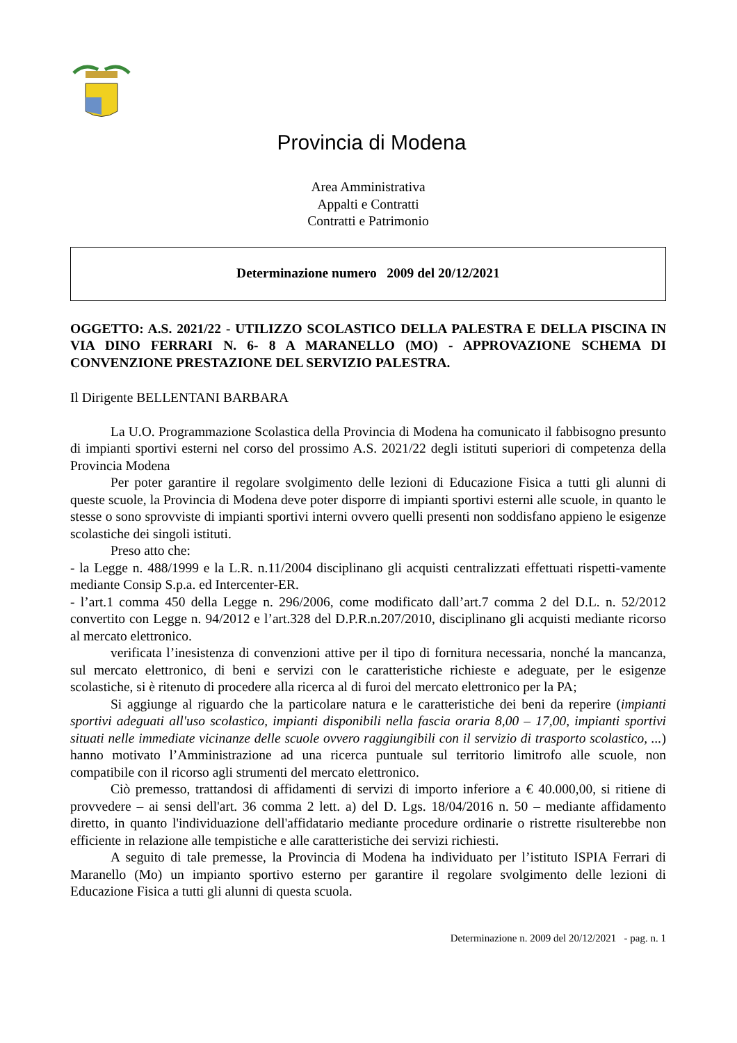Provincia di Modena
Area Amministrativa
Appalti e Contratti
Contratti e Patrimonio
Determinazione numero 2009 del 20/12/2021
OGGETTO: A.S. 2021/22 - UTILIZZO SCOLASTICO DELLA PALESTRA E DELLA PISCINA IN VIA DINO FERRARI N. 6- 8 A MARANELLO (MO) - APPROVAZIONE SCHEMA DI CONVENZIONE PRESTAZIONE DEL SERVIZIO PALESTRA.
Il Dirigente BELLENTANI BARBARA
La U.O. Programmazione Scolastica della Provincia di Modena ha comunicato il fabbisogno presunto di impianti sportivi esterni nel corso del prossimo A.S. 2021/22 degli istituti superiori di competenza della Provincia Modena
Per poter garantire il regolare svolgimento delle lezioni di Educazione Fisica a tutti gli alunni di queste scuole, la Provincia di Modena deve poter disporre di impianti sportivi esterni alle scuole, in quanto le stesse o sono sprovviste di impianti sportivi interni ovvero quelli presenti non soddisfano appieno le esigenze scolastiche dei singoli istituti.
Preso atto che:
- la Legge n. 488/1999 e la L.R. n.11/2004 disciplinano gli acquisti centralizzati effettuati rispetti-vamente mediante Consip S.p.a. ed Intercenter-ER.
- l’art.1 comma 450 della Legge n. 296/2006, come modificato dall’art.7 comma 2 del D.L. n. 52/2012 convertito con Legge n. 94/2012 e l’art.328 del D.P.R.n.207/2010, disciplinano gli acquisti mediante ricorso al mercato elettronico.
verificata l’inesistenza di convenzioni attive per il tipo di fornitura necessaria, nonché la mancanza, sul mercato elettronico, di beni e servizi con le caratteristiche richieste e adeguate, per le esigenze scolastiche, si è ritenuto di procedere alla ricerca al di furoi del mercato elettronico per la PA;
Si aggiunge al riguardo che la particolare natura e le caratteristiche dei beni da reperire (impianti sportivi adeguati all'uso scolastico, impianti disponibili nella fascia oraria 8,00 – 17,00, impianti sportivi situati nelle immediate vicinanze delle scuole ovvero raggiungibili con il servizio di trasporto scolastico, ...) hanno motivato l’Amministrazione ad una ricerca puntuale sul territorio limitrofo alle scuole, non compatibile con il ricorso agli strumenti del mercato elettronico.
Ciò premesso, trattandosi di affidamenti di servizi di importo inferiore a € 40.000,00, si ritiene di provvedere – ai sensi dell'art. 36 comma 2 lett. a) del D. Lgs. 18/04/2016 n. 50 – mediante affidamento diretto, in quanto l'individuazione dell'affidatario mediante procedure ordinarie o ristrette risulterebbe non efficiente in relazione alle tempistiche e alle caratteristiche dei servizi richiesti.
A seguito di tale premesse, la Provincia di Modena ha individuato per l’istituto ISPIA Ferrari di Maranello (Mo) un impianto sportivo esterno per garantire il regolare svolgimento delle lezioni di Educazione Fisica a tutti gli alunni di questa scuola.
Determinazione n. 2009 del 20/12/2021 - pag. n. 1